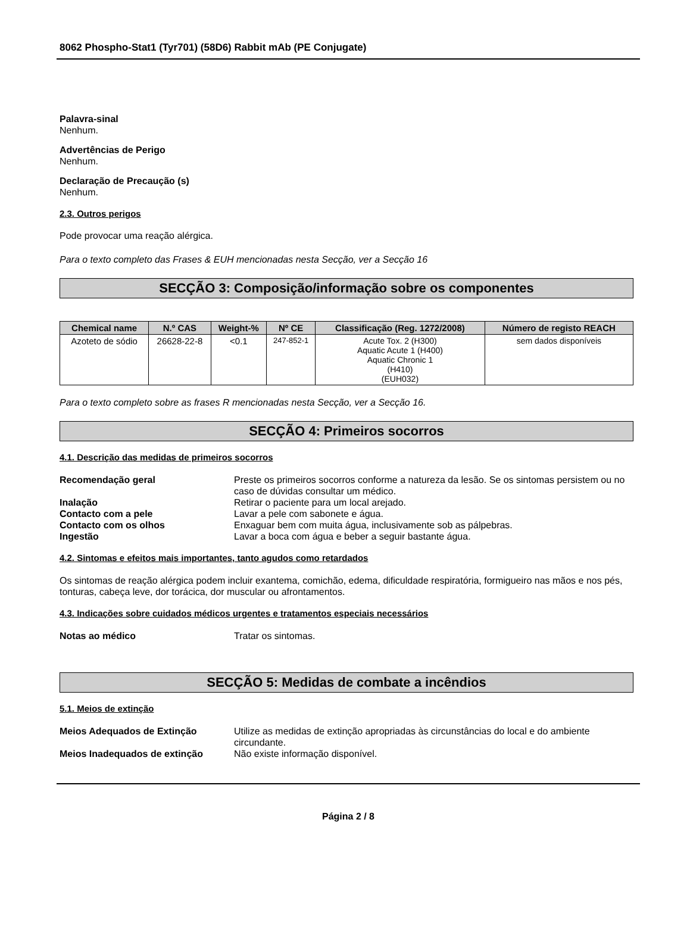8062 Phospho-Stat1 (Tyr701) (58D6) Rabbit mAb (PE Conjugate)
Palavra-sinal
Nenhum.
Advertências de Perigo
Nenhum.
Declaração de Precaução (s)
Nenhum.
2.3. Outros perigos
Pode provocar uma reação alérgica.
Para o texto completo das Frases & EUH mencionadas nesta Secção, ver a Secção 16
SECÇÃO 3: Composição/informação sobre os componentes
| Chemical name | N.º CAS | Weight-% | Nº CE | Classificação (Reg. 1272/2008) | Número de registo REACH |
| --- | --- | --- | --- | --- | --- |
| Azoteto de sódio | 26628-22-8 | <0.1 | 247-852-1 | Acute Tox. 2 (H300) Aquatic Acute 1 (H400) Aquatic Chronic 1 (H410) (EUH032) | sem dados disponíveis |
Para o texto completo sobre as frases R mencionadas nesta Secção, ver a Secção 16.
SECÇÃO 4: Primeiros socorros
4.1. Descrição das medidas de primeiros socorros
Recomendação geral Preste os primeiros socorros conforme a natureza da lesão. Se os sintomas persistem ou no caso de dúvidas consultar um médico.
Inalação Retirar o paciente para um local arejado.
Contacto com a pele Lavar a pele com sabonete e água.
Contacto com os olhos Enxaguar bem com muita água, inclusivamente sob as pálpebras.
Ingestão Lavar a boca com água e beber a seguir bastante água.
4.2. Sintomas e efeitos mais importantes, tanto agudos como retardados
Os sintomas de reação alérgica podem incluir exantema, comichão, edema, dificuldade respiratória, formigueiro nas mãos e nos pés, tonturas, cabeça leve, dor torácica, dor muscular ou afrontamentos.
4.3. Indicações sobre cuidados médicos urgentes e tratamentos especiais necessários
Notas ao médico Tratar os sintomas.
SECÇÃO 5: Medidas de combate a incêndios
5.1. Meios de extinção
Meios Adequados de Extinção Utilize as medidas de extinção apropriadas às circunstâncias do local e do ambiente circundante.
Meios Inadequados de extinção Não existe informação disponível.
Página 2 / 8